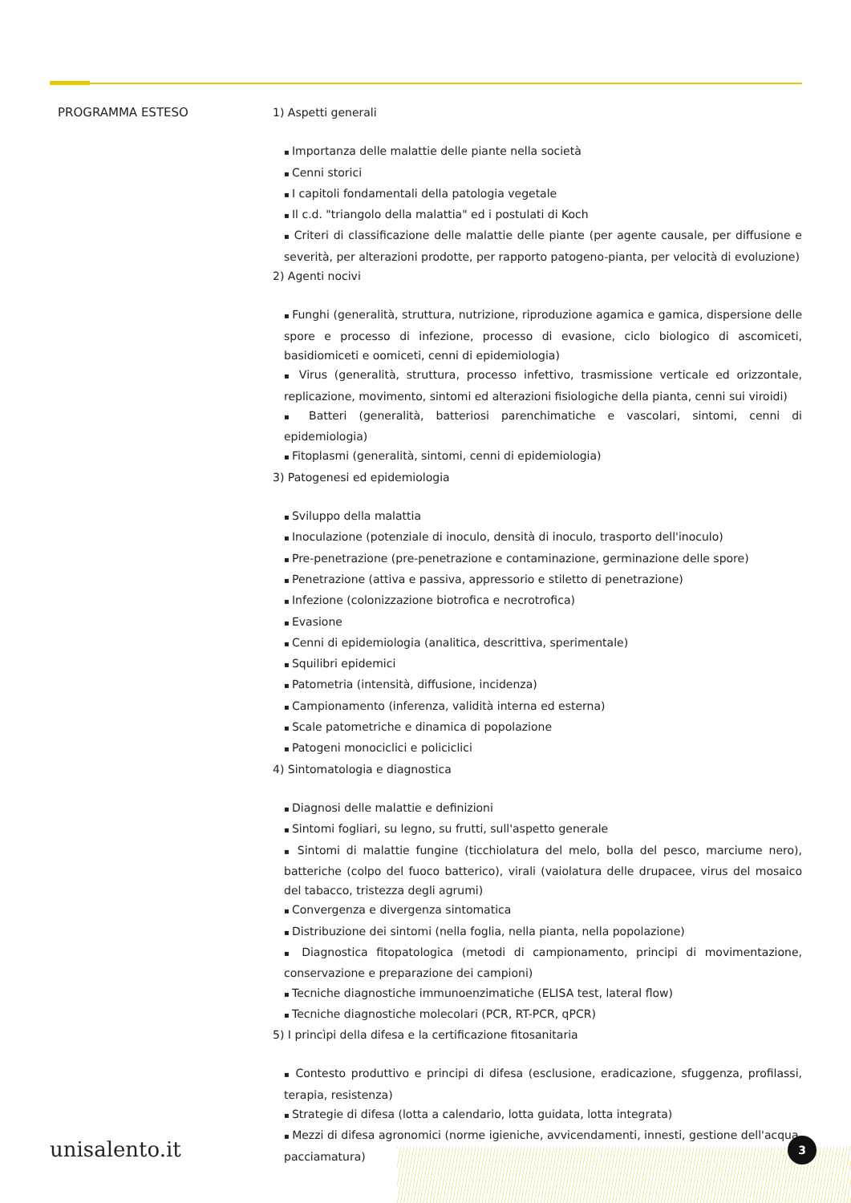PROGRAMMA ESTESO
1) Aspetti generali
Importanza delle malattie delle piante nella società
Cenni storici
I capitoli fondamentali della patologia vegetale
Il c.d. "triangolo della malattia" ed i postulati di Koch
Criteri di classificazione delle malattie delle piante (per agente causale, per diffusione e severità, per alterazioni prodotte, per rapporto patogeno-pianta, per velocità di evoluzione)
2) Agenti nocivi
Funghi (generalità, struttura, nutrizione, riproduzione agamica e gamica, dispersione delle spore e processo di infezione, processo di evasione, ciclo biologico di ascomiceti, basidiomiceti e oomiceti, cenni di epidemiologia)
Virus (generalità, struttura, processo infettivo, trasmissione verticale ed orizzontale, replicazione, movimento, sintomi ed alterazioni fisiologiche della pianta, cenni sui viroidi)
Batteri (generalità, batteriosi parenchimatiche e vascolari, sintomi, cenni di epidemiologia)
Fitoplasmi (generalità, sintomi, cenni di epidemiologia)
3) Patogenesi ed epidemiologia
Sviluppo della malattia
Inoculazione (potenziale di inoculo, densità di inoculo, trasporto dell'inoculo)
Pre-penetrazione (pre-penetrazione e contaminazione, germinazione delle spore)
Penetrazione (attiva e passiva, appressorio e stiletto di penetrazione)
Infezione (colonizzazione biotrofica e necrotrofica)
Evasione
Cenni di epidemiologia (analitica, descrittiva, sperimentale)
Squilibri epidemici
Patometria (intensità, diffusione, incidenza)
Campionamento (inferenza, validità interna ed esterna)
Scale patometriche e dinamica di popolazione
Patogeni monociclici e policiclici
4) Sintomatologia e diagnostica
Diagnosi delle malattie e definizioni
Sintomi fogliari, su legno, su frutti, sull'aspetto generale
Sintomi di malattie fungine (ticchiolatura del melo, bolla del pesco, marciume nero), batteriche (colpo del fuoco batterico), virali (vaiolatura delle drupacee, virus del mosaico del tabacco, tristezza degli agrumi)
Convergenza e divergenza sintomatica
Distribuzione dei sintomi (nella foglia, nella pianta, nella popolazione)
Diagnostica fitopatologica (metodi di campionamento, principi di movimentazione, conservazione e preparazione dei campioni)
Tecniche diagnostiche immunoenzimatiche (ELISA test, lateral flow)
Tecniche diagnostiche molecolari (PCR, RT-PCR, qPCR)
5) I princìpi della difesa e la certificazione fitosanitaria
Contesto produttivo e principi di difesa (esclusione, eradicazione, sfuggenza, profilassi, terapia, resistenza)
Strategie di difesa (lotta a calendario, lotta guidata, lotta integrata)
Mezzi di difesa agronomici (norme igieniche, avvicendamenti, innesti, gestione dell'acqua, pacciamatura)
unisalento.it 3